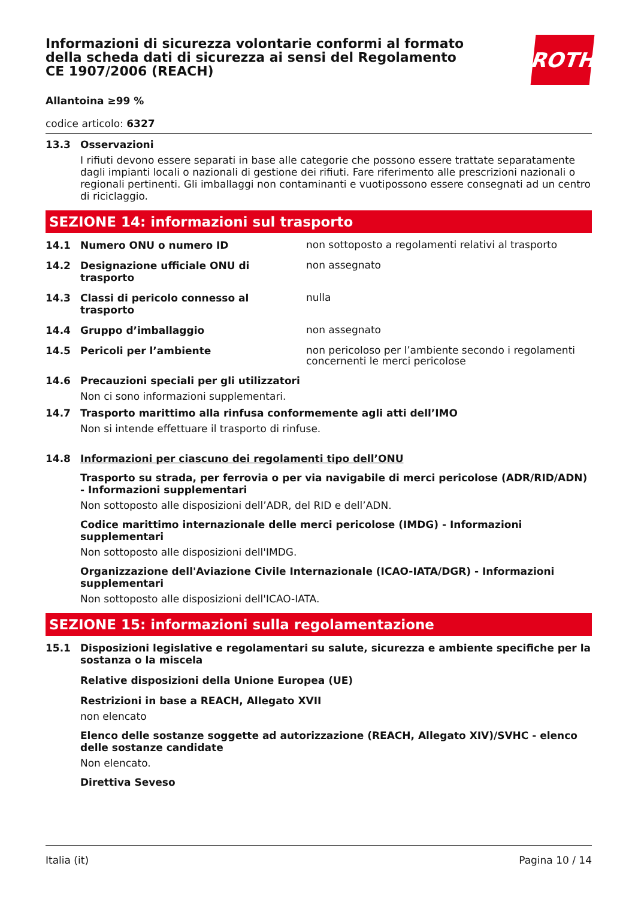ROTH
Informazioni di sicurezza volontarie conformi al formato della scheda dati di sicurezza ai sensi del Regolamento CE 1907/2006 (REACH)
Allantoina ≥99 %
codice articolo: 6327
13.3 Osservazioni
I rifiuti devono essere separati in base alle categorie che possono essere trattate separatamente dagli impianti locali o nazionali di gestione dei rifiuti. Fare riferimento alle prescrizioni nazionali o regionali pertinenti. Gli imballaggi non contaminanti e vuotipossono essere consegnati ad un centro di riciclaggio.
SEZIONE 14: informazioni sul trasporto
14.1 Numero ONU o numero ID
non sottoposto a regolamenti relativi al trasporto
14.2 Designazione ufficiale ONU di trasporto
non assegnato
14.3 Classi di pericolo connesso al trasporto
nulla
14.4 Gruppo d’imballaggio
non assegnato
14.5 Pericoli per l’ambiente
non pericoloso per l’ambiente secondo i regolamenti concernenti le merci pericolose
14.6 Precauzioni speciali per gli utilizzatori
Non ci sono informazioni supplementari.
14.7 Trasporto marittimo alla rinfusa conformemente agli atti dell’IMO
Non si intende effettuare il trasporto di rinfuse.
14.8 Informazioni per ciascuno dei regolamenti tipo dell’ONU
Trasporto su strada, per ferrovia o per via navigabile di merci pericolose (ADR/RID/ADN) - Informazioni supplementari
Non sottoposto alle disposizioni dell’ADR, del RID e dell’ADN.
Codice marittimo internazionale delle merci pericolose (IMDG) - Informazioni supplementari
Non sottoposto alle disposizioni dell'IMDG.
Organizzazione dell'Aviazione Civile Internazionale (ICAO-IATA/DGR) - Informazioni supplementari
Non sottoposto alle disposizioni dell'ICAO-IATA.
SEZIONE 15: informazioni sulla regolamentazione
15.1 Disposizioni legislative e regolamentari su salute, sicurezza e ambiente specifiche per la sostanza o la miscela
Relative disposizioni della Unione Europea (UE)
Restrizioni in base a REACH, Allegato XVII
non elencato
Elenco delle sostanze soggette ad autorizzazione (REACH, Allegato XIV)/SVHC - elenco delle sostanze candidate
Non elencato.
Direttiva Seveso
Italia (it) Pagina 10 / 14